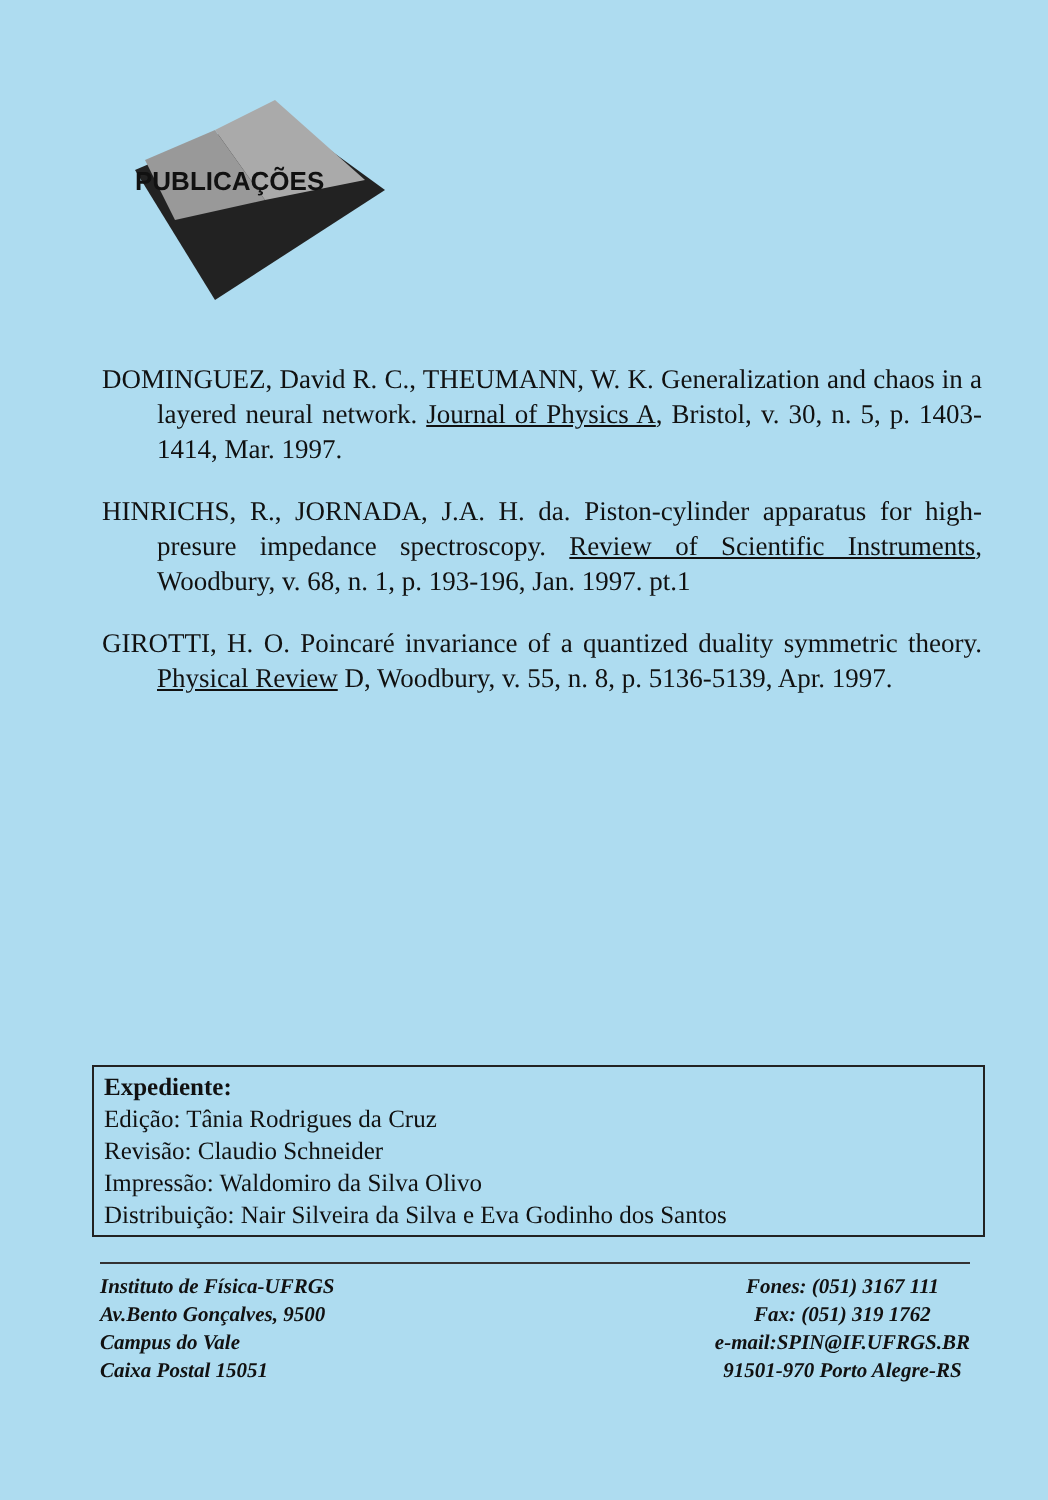PUBLICAÇÕES
DOMINGUEZ, David R. C., THEUMANN, W. K. Generalization and chaos in a layered neural network. Journal of Physics A, Bristol, v. 30, n. 5, p. 1403-1414, Mar. 1997.
HINRICHS, R., JORNADA, J.A. H. da. Piston-cylinder apparatus for high-presure impedance spectroscopy. Review of Scientific Instruments, Woodbury, v. 68, n. 1, p. 193-196, Jan. 1997. pt.1
GIROTTI, H. O. Poincaré invariance of a quantized duality symmetric theory. Physical Review D, Woodbury, v. 55, n. 8, p. 5136-5139, Apr. 1997.
Expediente:
Edição: Tânia Rodrigues da Cruz
Revisão: Claudio Schneider
Impressão: Waldomiro da Silva Olivo
Distribuição: Nair Silveira da Silva e Eva Godinho dos Santos
Instituto de Física-UFRGS
Av.Bento Gonçalves, 9500
Campus do Vale
Caixa Postal 15051
Fones: (051) 3167 111
Fax: (051) 319 1762
e-mail:SPIN@IF.UFRGS.BR
91501-970 Porto Alegre-RS